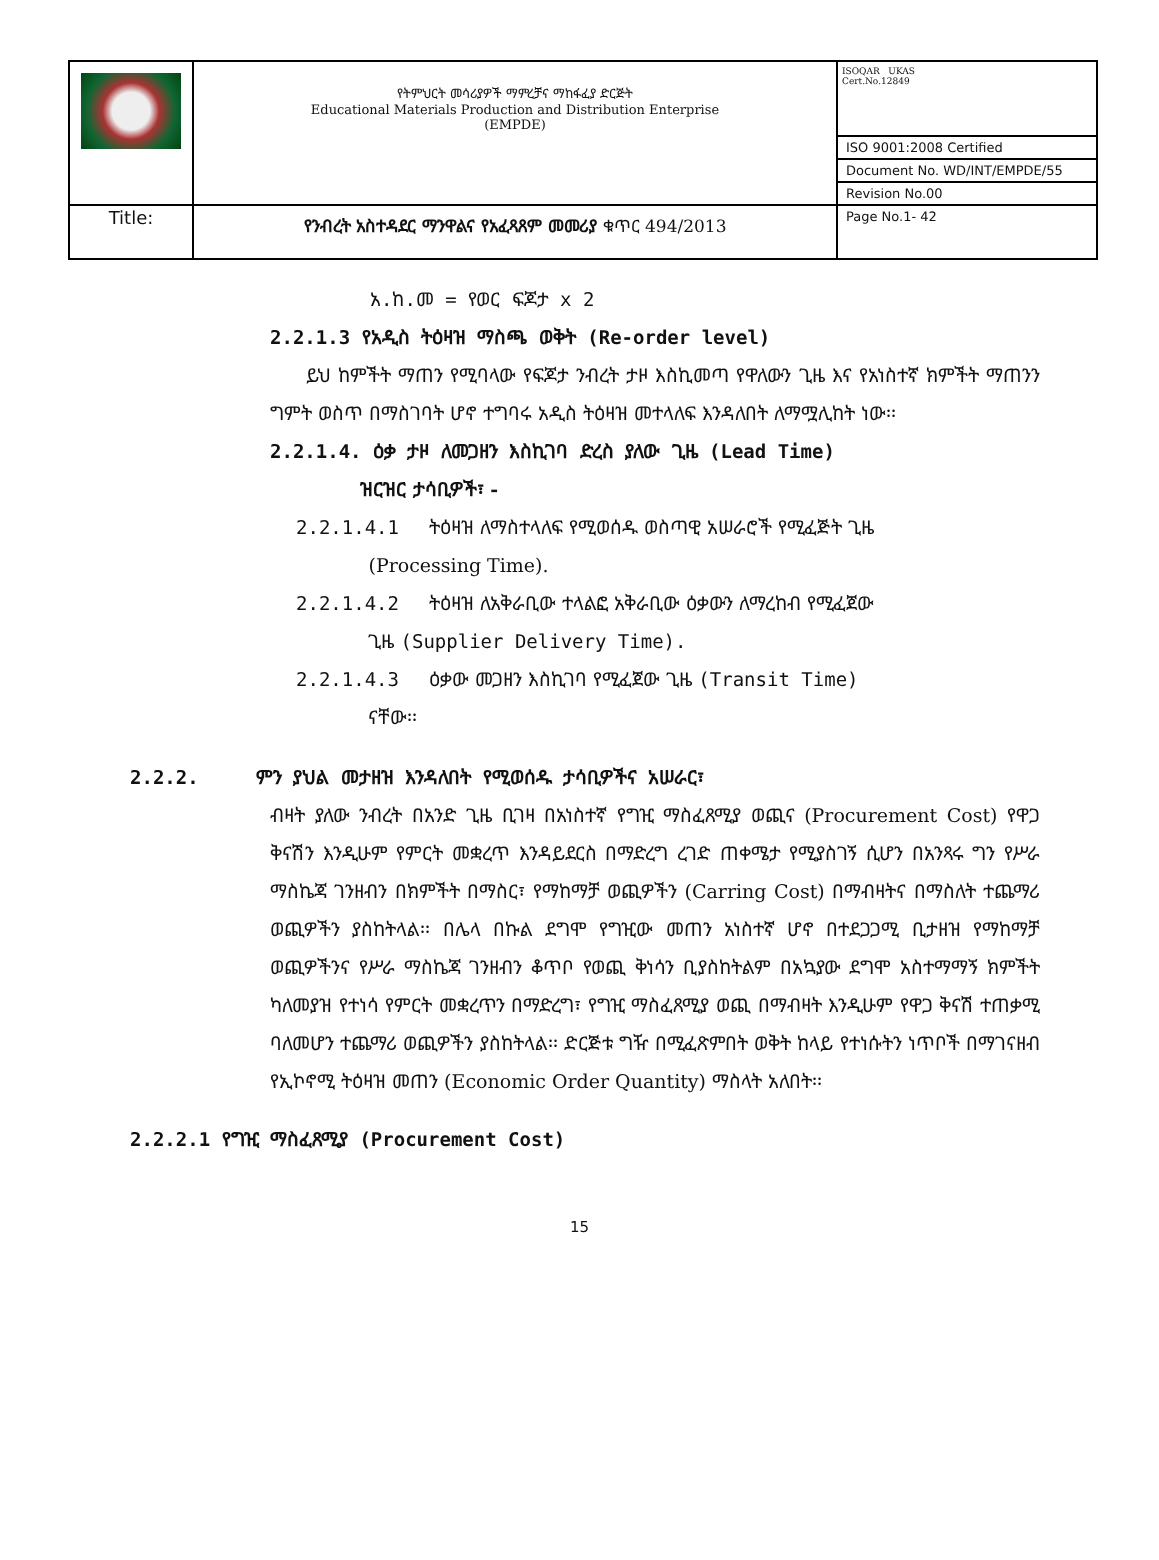| | የትምህርት መሳሪያዎች ማምረቻና ማከፋፈያ ድርጅት Educational Materials Production and Distribution Enterprise (EMPDE) | ISOQAR UKAS Cert.No.12849 |
| | | ISO 9001:2008 Certified |
| | | Document No. WD/INT/EMPDE/55 |
| | | Revision No.00 |
| Title: | የንብረት አስተዳደር ማንዋልና የአፈጻጸም መመሪያ ቁጥር 494/2013 | Page No.1- 42 |
አ.ከ.መ = የወር ፍጆታ x 2
2.2.1.3 የአዲስ ትዕዛዝ ማስጫ ወቅት (Re-order level)
ይህ ከምችት ማጠን የሚባላው የፍጆታ ንብረት ታዞ እስኪመጣ የዋለውን ጊዜ እና የአነስተኛ ክምችት ማጠንን ግምት ወስጥ በማስገባት ሆኖ ተግባሩ አዲስ ትዕዛዝ መተላለፍ እንዳለበት ለማሟሊከት ነው፡፡
2.2.1.4. ዕቃ ታዞ ለመጋዘን እስኪገባ ድረስ ያለው ጊዜ (Lead Time)
ዝርዝር ታሳቢዎች፣ -
2.2.1.4.1 ትዕዛዝ ለማስተላለፍ የሚወሰዱ ወስጣዊ አሠራሮች የሚፈጅት ጊዜ
(Processing Time).
2.2.1.4.2 ትዕዛዝ ለአቅራቢው ተላልፎ አቅራቢው ዕቃውን ለማረከብ የሚፈጀው
ጊዜ (Supplier Delivery Time).
2.2.1.4.3 ዕቃው መጋዘን እስኪገባ የሚፈጀው ጊዜ (Transit Time)
ናቸው፡፡
2.2.2. ምን ያህል መታዘዝ እንዳለበት የሚወሰዱ ታሳቢዎችና አሠራር፣
ብዛት ያለው ንብረት በአንድ ጊዜ ቢገዛ በአነስተኛ የግዢ ማስፈጸሚያ ወጪና (Procurement Cost) የዋጋ ቅናሽን እንዲሁም የምርት መቋረጥ እንዳይደርስ በማድረግ ረገድ ጠቀሜታ የሚያስገኝ ሲሆን በአንጻሩ ግን የሥራ ማስኬጃ ገንዘብን በክምችት በማስር፣ የማከማቻ ወጪዎችን (Carring Cost) በማብዛትና በማስለት ተጨማሪ ወጪዎችን ያስከትላል፡፡ በሌላ በኩል ደግሞ የግዢው መጠን አነስተኛ ሆኖ በተደጋጋሚ ቢታዘዝ የማከማቻ ወጪዎችንና የሥራ ማስኬጃ ገንዘብን ቆጥቦ የወጪ ቅነሳን ቢያስከትልም በአኳያው ደግሞ አስተማማኝ ክምችት ካለመያዝ የተነሳ የምርት መቋረጥን በማድረግ፣ የግዢ ማስፈጸሚያ ወጪ በማብዛት እንዲሁም የዋጋ ቅናሽ ተጠቃሚ ባለመሆን ተጨማሪ ወጪዎችን ያስከትላል፡፡ ድርጅቱ ግዥ በሚፈጽምበት ወቅት ከላይ የተነሱትን ነጥቦች በማገናዘብ የኢኮኖሚ ትዕዛዝ መጠን (Economic Order Quantity) ማስላት አለበት፡፡
2.2.2.1 የግዢ ማስፈጸሚያ (Procurement Cost)
15